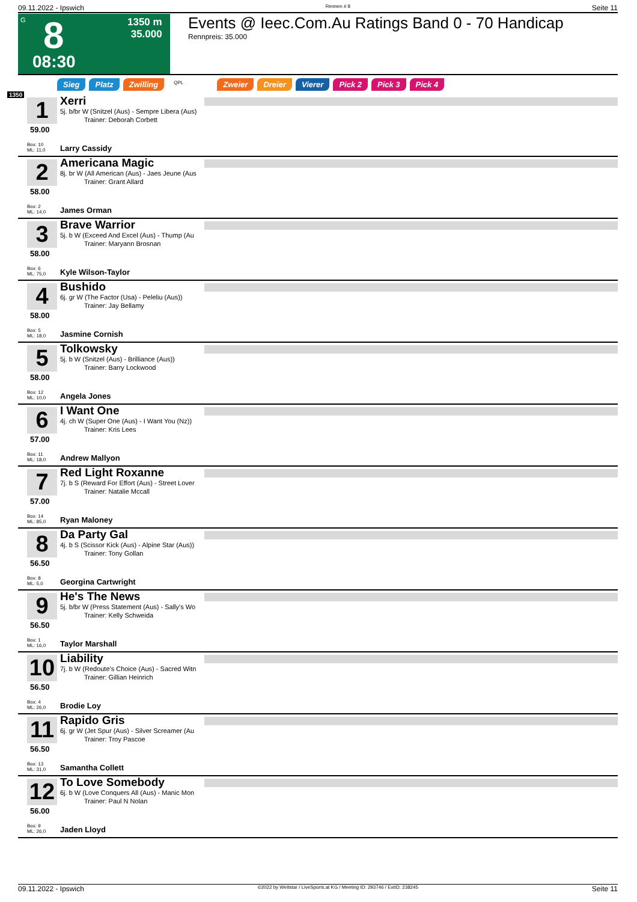09.11.2022 - Ipswich Rennen # 8 Seite 11
G
8
08:30
1350 m
35.000
Events @ Ieec.Com.Au Ratings Band 0 - 70 Handicap
Rennpreis: 35.000
Sieg Platz Zwilling QPL Zweier Dreier Vierer Pick 2 Pick 3 Pick 4
1350
1
59.00
Box: 10
ML: 11,0
Xerri
5j. b/br W (Snitzel (Aus) - Sempre Libera (Aus)
Trainer: Deborah Corbett
Larry Cassidy
2
58.00
Box: 2
ML: 14,0
Americana Magic
8j. br W (All American (Aus) - Jaes Jeune (Aus
Trainer: Grant Allard
James Orman
3
58.00
Box: 6
ML: 75,0
Brave Warrior
5j. b W (Exceed And Excel (Aus) - Thump (Au
Trainer: Maryann Brosnan
Kyle Wilson-Taylor
4
58.00
Box: 5
ML: 18,0
Bushido
6j. gr W (The Factor (Usa) - Peleliu (Aus))
Trainer: Jay Bellamy
Jasmine Cornish
5
58.00
Box: 12
ML: 10,0
Tolkowsky
5j. b W (Snitzel (Aus) - Brilliance (Aus))
Trainer: Barry Lockwood
Angela Jones
6
57.00
Box: 11
ML: 18,0
I Want One
4j. ch W (Super One (Aus) - I Want You (Nz))
Trainer: Kris Lees
Andrew Mallyon
7
57.00
Box: 14
ML: 85,0
Red Light Roxanne
7j. b S (Reward For Effort (Aus) - Street Lover
Trainer: Natalie Mccall
Ryan Maloney
8
56.50
Box: 8
ML: 5,0
Da Party Gal
4j. b S (Scissor Kick (Aus) - Alpine Star (Aus))
Trainer: Tony Gollan
Georgina Cartwright
9
56.50
Box: 1
ML: 16,0
He's The News
5j. b/br W (Press Statement (Aus) - Sally's Wo
Trainer: Kelly Schweida
Taylor Marshall
10
56.50
Box: 4
ML: 26,0
Liability
7j. b W (Redoute's Choice (Aus) - Sacred Witn
Trainer: Gillian Heinrich
Brodie Loy
11
56.50
Box: 13
ML: 31,0
Rapido Gris
6j. gr W (Jet Spur (Aus) - Silver Screamer (Au
Trainer: Troy Pascoe
Samantha Collett
12
56.00
Box: 9
ML: 26,0
To Love Somebody
6j. b W (Love Conquers All (Aus) - Manic Mon
Trainer: Paul N Nolan
Jaden Lloyd
09.11.2022 - Ipswich ©2022 by Wettstar / LiveSports.at KG / Meeting ID: 293746 / ExtID: 238245 Seite 11